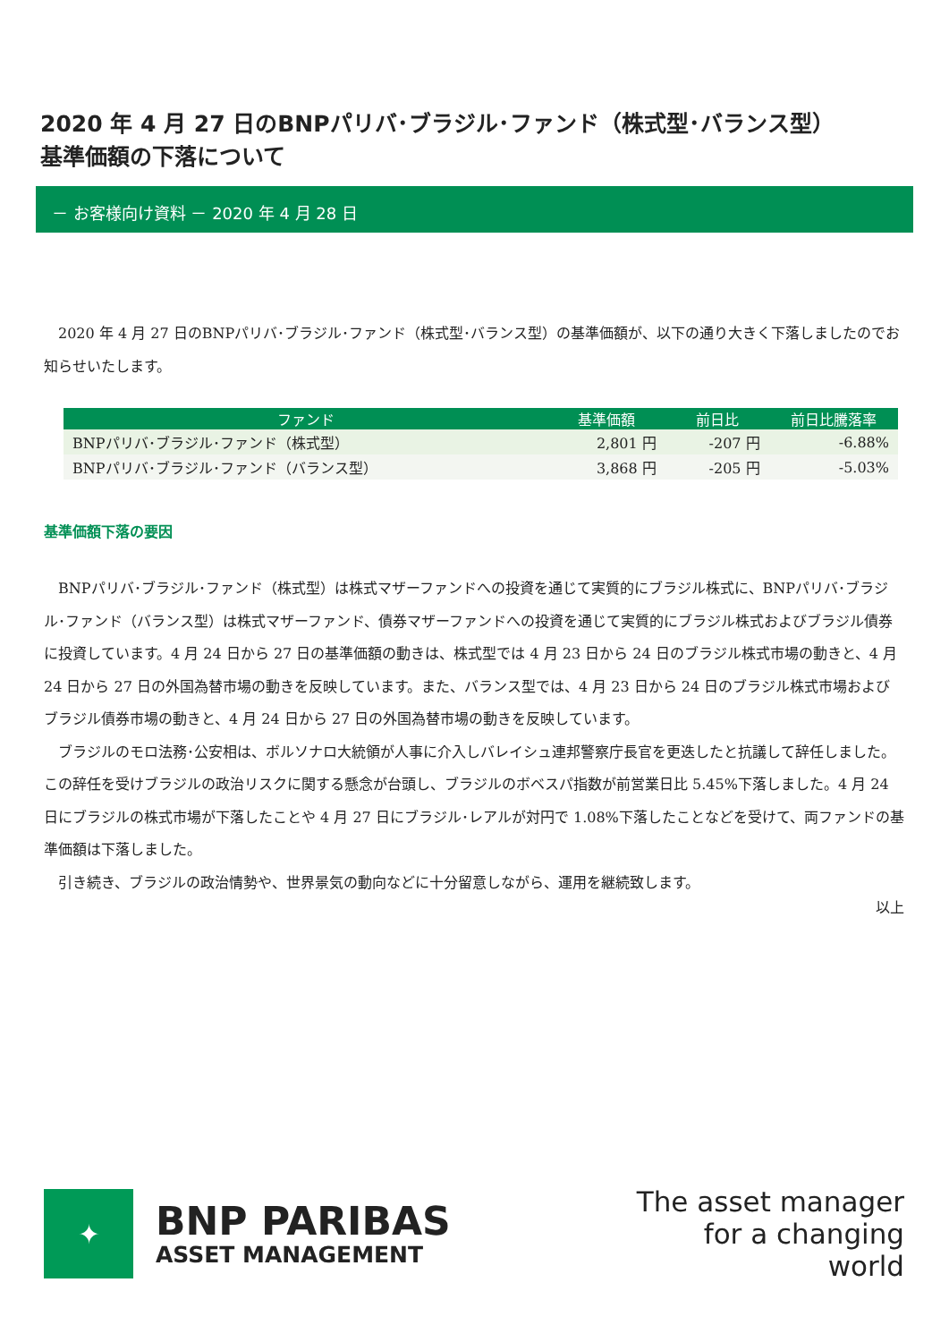2020 年 4 月 27 日のBNPパリバ･ブラジル･ファンド（株式型･バランス型）
基準価額の下落について
－ お客様向け資料 － 2020 年 4 月 28 日
　2020 年 4 月 27 日のBNPパリバ･ブラジル･ファンド（株式型･バランス型）の基準価額が、以下の通り大きく下落しましたのでお知らせいたします。
| ファンド | 基準価額 | 前日比 | 前日比騰落率 |
| --- | --- | --- | --- |
| BNPパリバ･ブラジル･ファンド（株式型） | 2,801 円 | -207 円 | -6.88% |
| BNPパリバ･ブラジル･ファンド（バランス型） | 3,868 円 | -205 円 | -5.03% |
基準価額下落の要因
　BNPパリバ･ブラジル･ファンド（株式型）は株式マザーファンドへの投資を通じて実質的にブラジル株式に、BNPパリバ･ブラジル･ファンド（バランス型）は株式マザーファンド、債券マザーファンドへの投資を通じて実質的にブラジル株式およびブラジル債券に投資しています。4 月 24 日から 27 日の基準価額の動きは、株式型では 4 月 23 日から 24 日のブラジル株式市場の動きと、4 月 24 日から 27 日の外国為替市場の動きを反映しています。また、バランス型では、4 月 23 日から 24 日のブラジル株式市場およびブラジル債券市場の動きと、4 月 24 日から 27 日の外国為替市場の動きを反映しています。
　ブラジルのモロ法務･公安相は、ボルソナロ大統領が人事に介入しバレイシュ連邦警察庁長官を更迭したと抗議して辞任しました。この辞任を受けブラジルの政治リスクに関する懸念が台頭し、ブラジルのボベスパ指数が前営業日比 5.45%下落しました。4 月 24 日にブラジルの株式市場が下落したことや 4 月 27 日にブラジル･レアルが対円で 1.08%下落したことなどを受けて、両ファンドの基準価額は下落しました。
　引き続き、ブラジルの政治情勢や、世界景気の動向などに十分留意しながら、運用を継続致します。
以上
✦
BNP PARIBAS
ASSET MANAGEMENT
The asset manager
for a changing
world